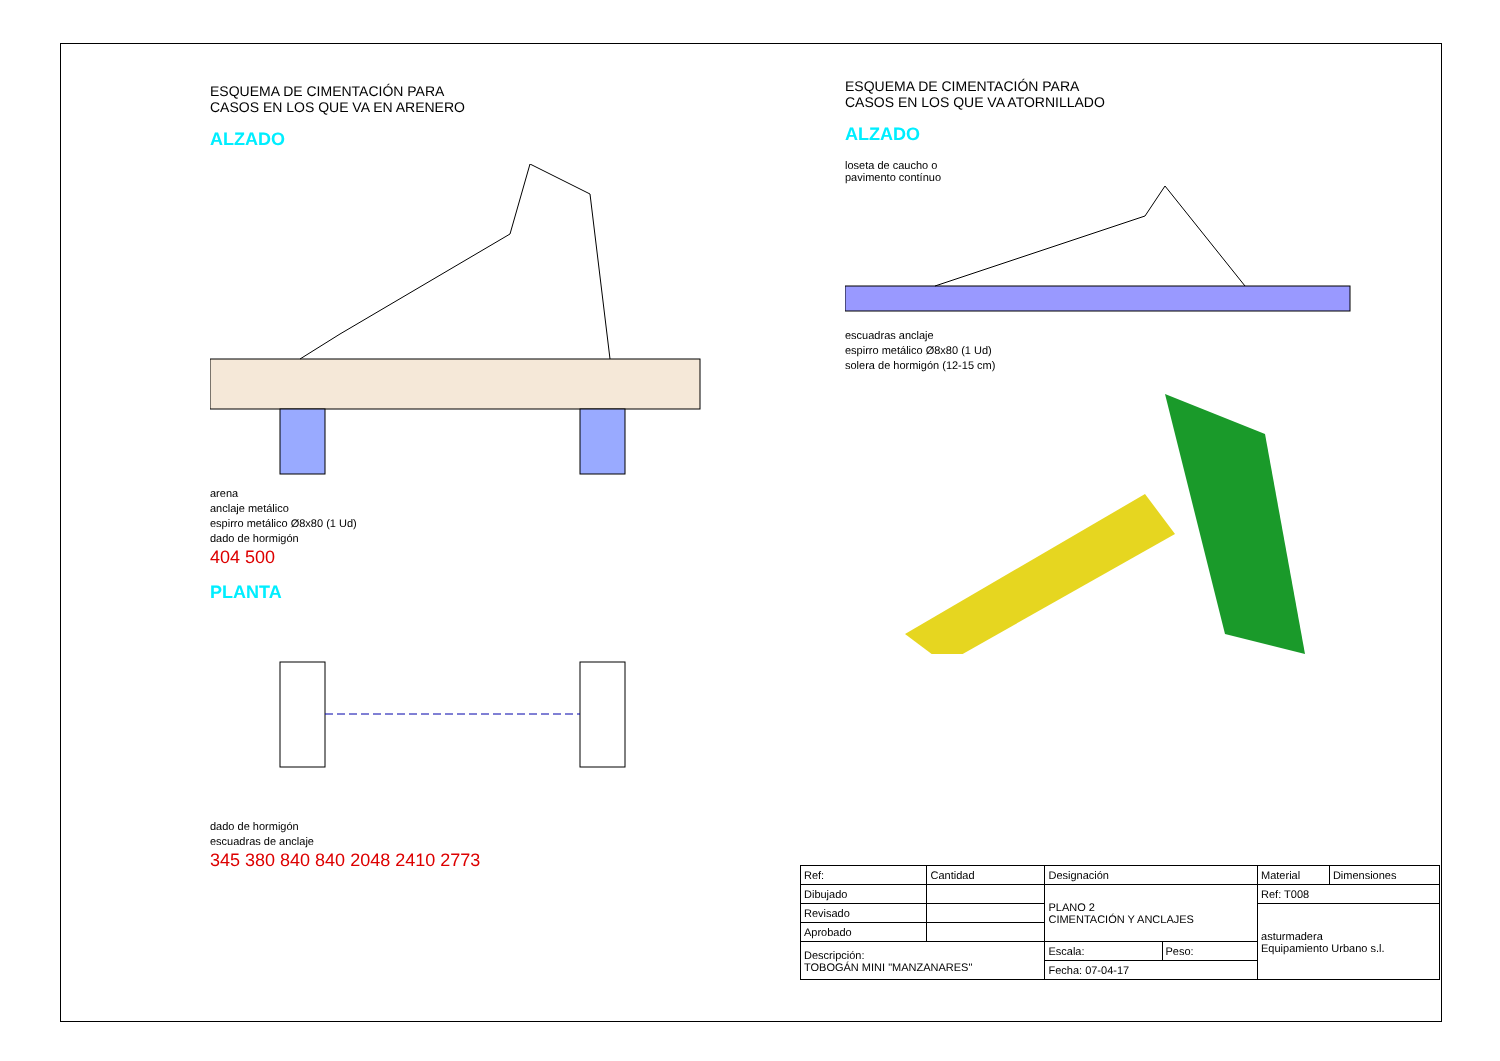ESQUEMA DE CIMENTACIÓN PARA
CASOS EN LOS QUE VA EN ARENERO
ALZADO
arena
anclaje metálico
espirro metálico Ø8x80 (1 Ud)
dado de hormigón
404 500
PLANTA
dado de hormigón
escuadras de anclaje
345 380 840 840 2048 2410 2773
ESQUEMA DE CIMENTACIÓN PARA
CASOS EN LOS QUE VA ATORNILLADO
ALZADO
loseta de caucho o
pavimento contínuo
escuadras anclaje
espirro metálico Ø8x80 (1 Ud)
solera de hormigón (12-15 cm)
| Ref: | Cantidad | Designación | | Material | Dimensiones |
| --- | --- | --- | --- | --- | --- |
| Dibujado | | PLANO 2 CIMENTACIÓN Y ANCLAJES | | Ref: T008 | |
| Revisado | | | | asturmadera Equipamiento Urbano s.l. | |
| Aprobado | | | | | |
| Descripción: TOBOGÁN MINI "MANZANARES" | | Escala: | Peso: | | |
| | | Fecha: 07-04-17 | | | |